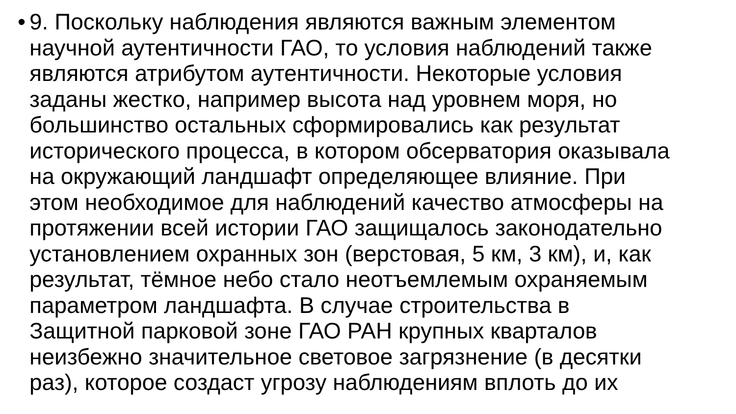•
9. Поскольку наблюдения являются важным элементом
научной аутентичности ГАО, то условия наблюдений также
являются атрибутом аутентичности. Некоторые условия
заданы жестко, например высота над уровнем моря, но
большинство остальных сформировались как результат
исторического процесса, в котором обсерватория оказывала
на окружающий ландшафт определяющее влияние. При
этом необходимое для наблюдений качество атмосферы на
протяжении всей истории ГАО защищалось законодательно
установлением охранных зон (верстовая, 5 км, 3 км), и, как
результат, тёмное небо стало неотъемлемым охраняемым
параметром ландшафта. В случае строительства в
Защитной парковой зоне ГАО РАН крупных кварталов
неизбежно значительное световое загрязнение (в десятки
раз), которое создаст угрозу наблюдениям вплоть до их